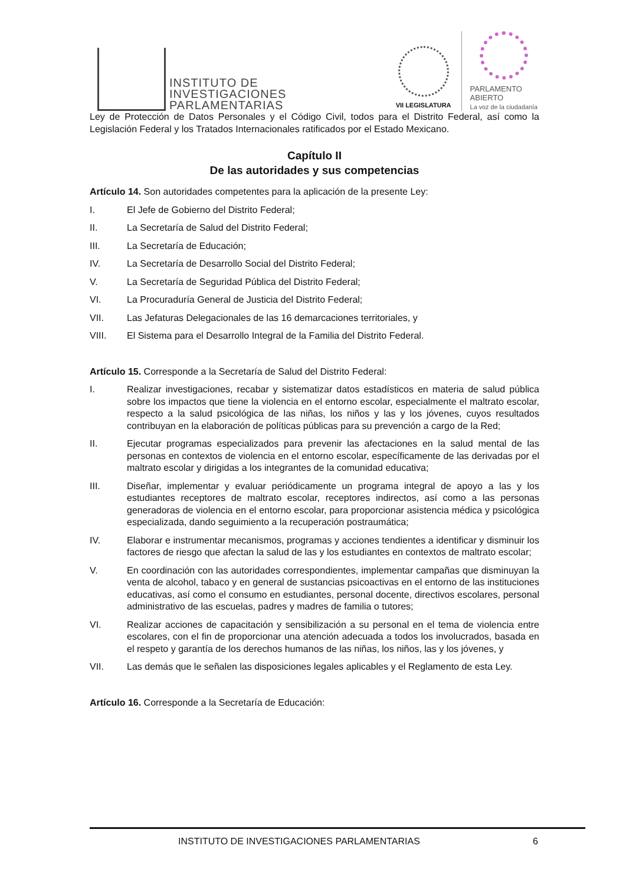INSTITUTO DE
INVESTIGACIONES
PARLAMENTARIAS
VII LEGISLATURA
PARLAMENTO
ABIERTO
La voz de la ciudadanía
Ley de Protección de Datos Personales y el Código Civil, todos para el Distrito Federal, así como la Legislación Federal y los Tratados Internacionales ratificados por el Estado Mexicano.
Capítulo II
De las autoridades y sus competencias
Artículo 14. Son autoridades competentes para la aplicación de la presente Ley:
I. El Jefe de Gobierno del Distrito Federal;
II. La Secretaría de Salud del Distrito Federal;
III. La Secretaría de Educación;
IV. La Secretaría de Desarrollo Social del Distrito Federal;
V. La Secretaría de Seguridad Pública del Distrito Federal;
VI. La Procuraduría General de Justicia del Distrito Federal;
VII. Las Jefaturas Delegacionales de las 16 demarcaciones territoriales, y
VIII. El Sistema para el Desarrollo Integral de la Familia del Distrito Federal.
Artículo 15. Corresponde a la Secretaría de Salud del Distrito Federal:
I. Realizar investigaciones, recabar y sistematizar datos estadísticos en materia de salud pública sobre los impactos que tiene la violencia en el entorno escolar, especialmente el maltrato escolar, respecto a la salud psicológica de las niñas, los niños y las y los jóvenes, cuyos resultados contribuyan en la elaboración de políticas públicas para su prevención a cargo de la Red;
II. Ejecutar programas especializados para prevenir las afectaciones en la salud mental de las personas en contextos de violencia en el entorno escolar, específicamente de las derivadas por el maltrato escolar y dirigidas a los integrantes de la comunidad educativa;
III. Diseñar, implementar y evaluar periódicamente un programa integral de apoyo a las y los estudiantes receptores de maltrato escolar, receptores indirectos, así como a las personas generadoras de violencia en el entorno escolar, para proporcionar asistencia médica y psicológica especializada, dando seguimiento a la recuperación postraumática;
IV. Elaborar e instrumentar mecanismos, programas y acciones tendientes a identificar y disminuir los factores de riesgo que afectan la salud de las y los estudiantes en contextos de maltrato escolar;
V. En coordinación con las autoridades correspondientes, implementar campañas que disminuyan la venta de alcohol, tabaco y en general de sustancias psicoactivas en el entorno de las instituciones educativas, así como el consumo en estudiantes, personal docente, directivos escolares, personal administrativo de las escuelas, padres y madres de familia o tutores;
VI. Realizar acciones de capacitación y sensibilización a su personal en el tema de violencia entre escolares, con el fin de proporcionar una atención adecuada a todos los involucrados, basada en el respeto y garantía de los derechos humanos de las niñas, los niños, las y los jóvenes, y
VII. Las demás que le señalen las disposiciones legales aplicables y el Reglamento de esta Ley.
Artículo 16. Corresponde a la Secretaría de Educación:
INSTITUTO DE INVESTIGACIONES PARLAMENTARIAS 6